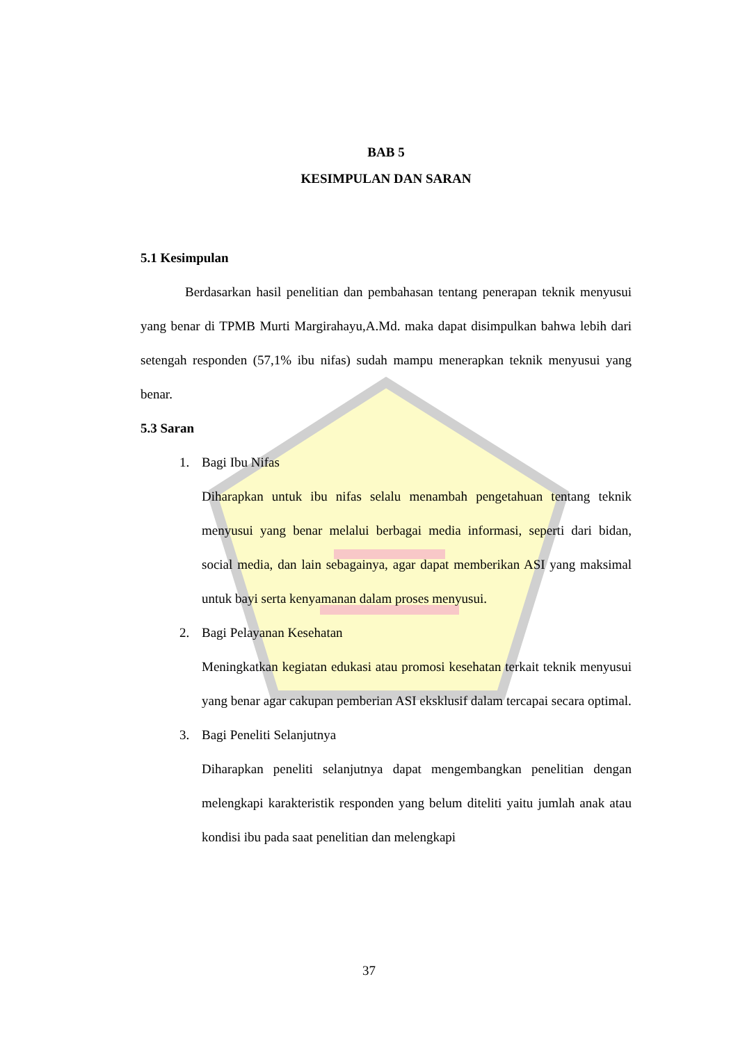BAB 5
KESIMPULAN DAN SARAN
5.1 Kesimpulan
Berdasarkan hasil penelitian dan pembahasan tentang penerapan teknik menyusui yang benar di TPMB Murti Margirahayu,A.Md. maka dapat disimpulkan bahwa lebih dari setengah responden (57,1% ibu nifas) sudah mampu menerapkan teknik menyusui yang benar.
5.3 Saran
1. Bagi Ibu Nifas
Diharapkan untuk ibu nifas selalu menambah pengetahuan tentang teknik menyusui yang benar melalui berbagai media informasi, seperti dari bidan, social media, dan lain sebagainya, agar dapat memberikan ASI yang maksimal untuk bayi serta kenyamanan dalam proses menyusui.
2. Bagi Pelayanan Kesehatan
Meningkatkan kegiatan edukasi atau promosi kesehatan terkait teknik menyusui yang benar agar cakupan pemberian ASI eksklusif dalam tercapai secara optimal.
3. Bagi Peneliti Selanjutnya
Diharapkan peneliti selanjutnya dapat mengembangkan penelitian dengan melengkapi karakteristik responden yang belum diteliti yaitu jumlah anak atau kondisi ibu pada saat penelitian dan melengkapi
37